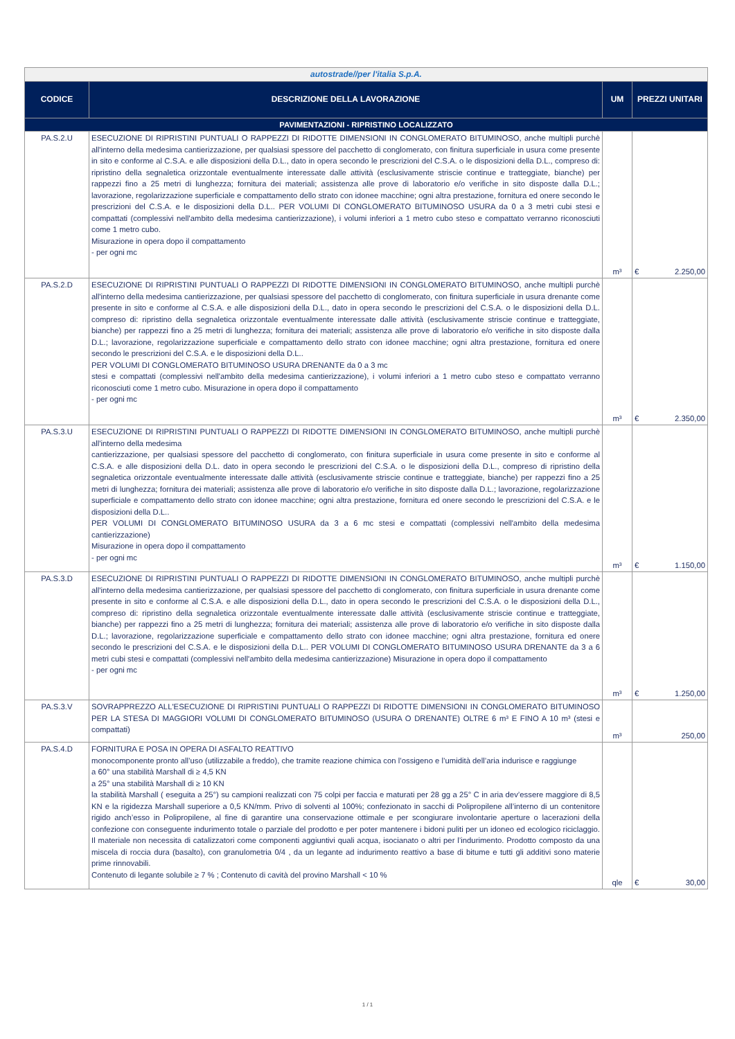| autostrade//per l'italia S.p.A. | | | |
| CODICE | DESCRIZIONE DELLA LAVORAZIONE | UM | PREZZI UNITARI |
| PAVIMENTAZIONI - RIPRISTINO LOCALIZZATO | | | |
| PA.S.2.U | ESECUZIONE DI RIPRISTINI PUNTUALI O RAPPEZZI DI RIDOTTE DIMENSIONI IN CONGLOMERATO BITUMINOSO, anche multipli purchè all'interno della medesima cantierizzazione, per qualsiasi spessore del pacchetto di conglomerato, con finitura superficiale in usura come presente in sito e conforme al C.S.A. e alle disposizioni della D.L., dato in opera secondo le prescrizioni del C.S.A. o le disposizioni della D.L., compreso di: ripristino della segnaletica orizzontale eventualmente interessate dalle attività (esclusivamente striscie continue e tratteggiate, bianche) per rappezzi fino a 25 metri di lunghezza; fornitura dei materiali; assistenza alle prove di laboratorio e/o verifiche in sito disposte dalla D.L.; lavorazione, regolarizzazione superficiale e compattamento dello strato con idonee macchine; ogni altra prestazione, fornitura ed onere secondo le prescrizioni del C.S.A. e le disposizioni della D.L.. PER VOLUMI DI CONGLOMERATO BITUMINOSO USURA da 0 a 3 metri cubi stesi e compattati (complessivi nell'ambito della medesima cantierizzazione), i volumi inferiori a 1 metro cubo steso e compattato verranno riconosciuti come 1 metro cubo. Misurazione in opera dopo il compattamento - per ogni mc | m³ | € 2.250,00 |
| PA.S.2.D | ESECUZIONE DI RIPRISTINI PUNTUALI O RAPPEZZI DI RIDOTTE DIMENSIONI IN CONGLOMERATO BITUMINOSO, anche multipli purchè all'interno della medesima cantierizzazione, per qualsiasi spessore del pacchetto di conglomerato, con finitura superficiale in usura drenante come presente in sito e conforme al C.S.A. e alle disposizioni della D.L., dato in opera secondo le prescrizioni del C.S.A. o le disposizioni della D.L. compreso di: ripristino della segnaletica orizzontale eventualmente interessate dalle attività (esclusivamente striscie continue e tratteggiate, bianche) per rappezzi fino a 25 metri di lunghezza; fornitura dei materiali; assistenza alle prove di laboratorio e/o verifiche in sito disposte dalla D.L.; lavorazione, regolarizzazione superficiale e compattamento dello strato con idonee macchine; ogni altra prestazione, fornitura ed onere secondo le prescrizioni del C.S.A. e le disposizioni della D.L.. PER VOLUMI DI CONGLOMERATO BITUMINOSO USURA DRENANTE da 0 a 3 mc stesi e compattati (complessivi nell'ambito della medesima cantierizzazione), i volumi inferiori a 1 metro cubo steso e compattato verranno riconosciuti come 1 metro cubo. Misurazione in opera dopo il compattamento - per ogni mc | m³ | € 2.350,00 |
| PA.S.3.U | ESECUZIONE DI RIPRISTINI PUNTUALI O RAPPEZZI DI RIDOTTE DIMENSIONI IN CONGLOMERATO BITUMINOSO, anche multipli purchè all'interno della medesima cantierizzazione, per qualsiasi spessore del pacchetto di conglomerato, con finitura superficiale in usura come presente in sito e conforme al C.S.A. e alle disposizioni della D.L. dato in opera secondo le prescrizioni del C.S.A. o le disposizioni della D.L., compreso di ripristino della segnaletica orizzontale eventualmente interessate dalle attività (esclusivamente striscie continue e tratteggiate, bianche) per rappezzi fino a 25 metri di lunghezza; fornitura dei materiali; assistenza alle prove di laboratorio e/o verifiche in sito disposte dalla D.L.; lavorazione, regolarizzazione superficiale e compattamento dello strato con idonee macchine; ogni altra prestazione, fornitura ed onere secondo le prescrizioni del C.S.A. e le disposizioni della D.L.. PER VOLUMI DI CONGLOMERATO BITUMINOSO USURA da 3 a 6 mc stesi e compattati (complessivi nell'ambito della medesima cantierizzazione) Misurazione in opera dopo il compattamento - per ogni mc | m³ | € 1.150,00 |
| PA.S.3.D | ESECUZIONE DI RIPRISTINI PUNTUALI O RAPPEZZI DI RIDOTTE DIMENSIONI IN CONGLOMERATO BITUMINOSO, anche multipli purchè all'interno della medesima cantierizzazione, per qualsiasi spessore del pacchetto di conglomerato, con finitura superficiale in usura drenante come presente in sito e conforme al C.S.A. e alle disposizioni della D.L., dato in opera secondo le prescrizioni del C.S.A. o le disposizioni della D.L., compreso di: ripristino della segnaletica orizzontale eventualmente interessate dalle attività (esclusivamente striscie continue e tratteggiate, bianche) per rappezzi fino a 25 metri di lunghezza; fornitura dei materiali; assistenza alle prove di laboratorio e/o verifiche in sito disposte dalla D.L.; lavorazione, regolarizzazione superficiale e compattamento dello strato con idonee macchine; ogni altra prestazione, fornitura ed onere secondo le prescrizioni del C.S.A. e le disposizioni della D.L.. PER VOLUMI DI CONGLOMERATO BITUMINOSO USURA DRENANTE da 3 a 6 metri cubi stesi e compattati (complessivi nell'ambito della medesima cantierizzazione) Misurazione in opera dopo il compattamento - per ogni mc | m³ | € 1.250,00 |
| PA.S.3.V | SOVRAPPREZZO ALL'ESECUZIONE DI RIPRISTINI PUNTUALI O RAPPEZZI DI RIDOTTE DIMENSIONI IN CONGLOMERATO BITUMINOSO PER LA STESA DI MAGGIORI VOLUMI DI CONGLOMERATO BITUMINOSO (USURA O DRENANTE) OLTRE 6 m³ E FINO A 10 m³ (stesi e compattati) | m³ | 250,00 |
| PA.S.4.D | FORNITURA E POSA IN OPERA DI ASFALTO REATTIVO monocomponente pronto all’uso (utilizzabile a freddo), che tramite reazione chimica con l’ossigeno e l’umidità dell’aria indurisce e raggiunge a 60° una stabilità Marshall di ≥ 4,5 KN a 25° una stabilità Marshall di ≥ 10 KN la stabilità Marshall ( eseguita a 25°) su campioni realizzati con 75 colpi per faccia e maturati per 28 gg a 25° C in aria dev’essere maggiore di 8,5 KN e la rigidezza Marshall superiore a 0,5 KN/mm. Privo di solventi al 100%; confezionato in sacchi di Polipropilene all’interno di un contenitore rigido anch’esso in Polipropilene, al fine di garantire una conservazione ottimale e per scongiurare involontarie aperture o lacerazioni della confezione con conseguente indurimento totale o parziale del prodotto e per poter mantenere i bidoni puliti per un idoneo ed ecologico riciclaggio. Il materiale non necessita di catalizzatori come componenti aggiuntivi quali acqua, isocianato o altri per l’indurimento. Prodotto composto da una miscela di roccia dura (basalto), con granulometria 0/4 , da un legante ad indurimento reattivo a base di bitume e tutti gli additivi sono materie prime rinnovabili. Contenuto di legante solubile ≥ 7 % ; Contenuto di cavità del provino Marshall < 10 % | qle | € 30,00 |
1 / 1